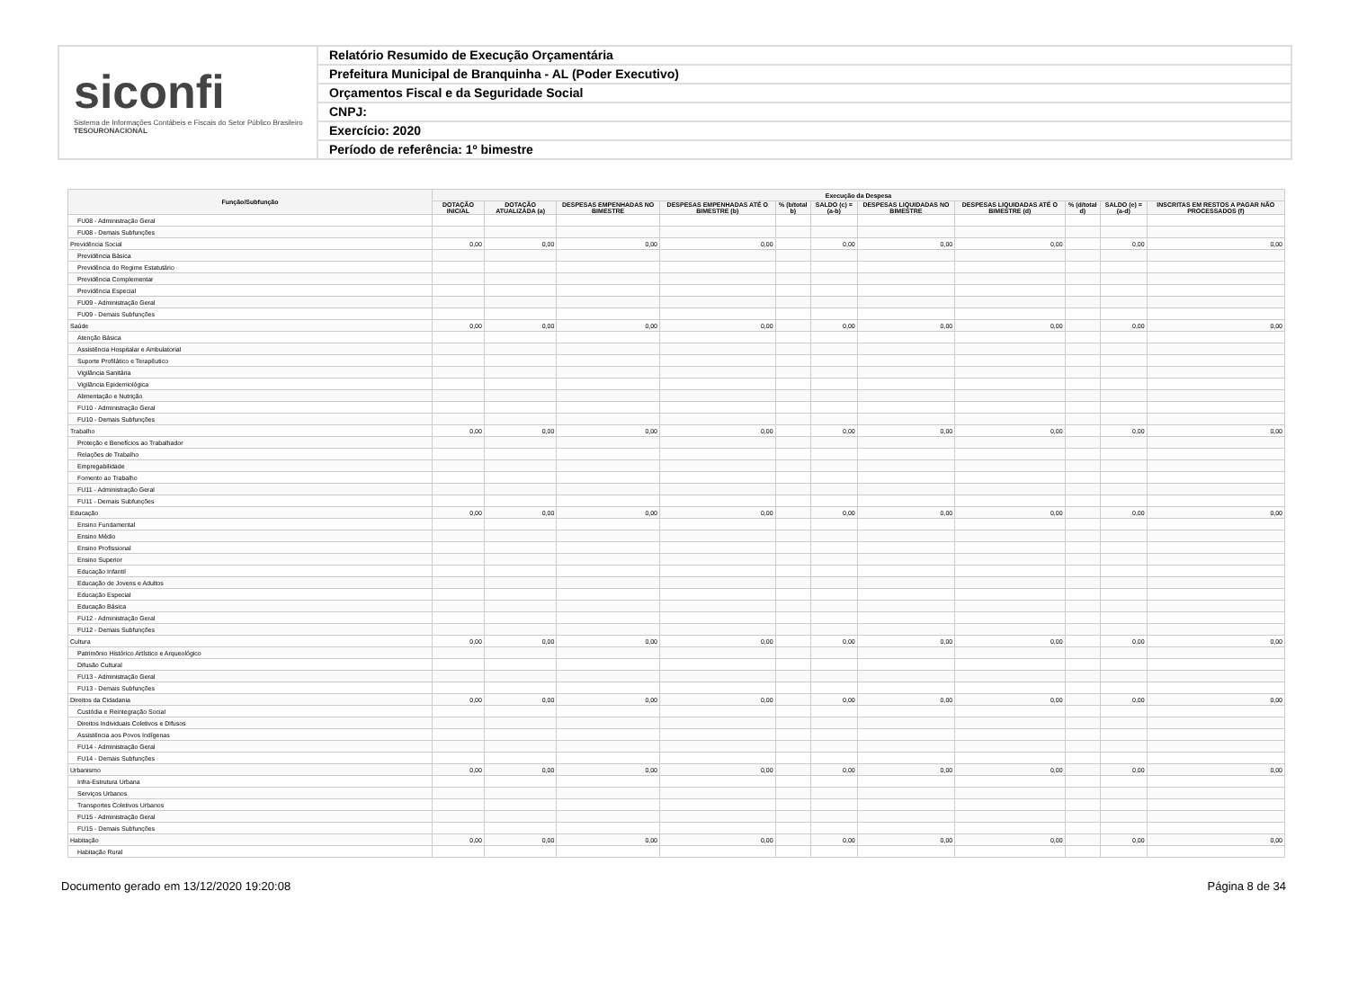siconfi
Sistema de Informações Contábeis e Fiscais do Setor Público Brasileiro
TESOURONACIONAL
Relatório Resumido de Execução Orçamentária
Prefeitura Municipal de Branquinha - AL (Poder Executivo)
Orçamentos Fiscal e da Seguridade Social
CNPJ:
Exercício: 2020
Período de referência: 1º bimestre
| Função/Subfunção | Execução da Despesa | | | | | | | | | | |
| --- | --- | --- | --- | --- | --- | --- | --- | --- | --- | --- | --- |
| | DOTAÇÃO INICIAL | DOTAÇÃO ATUALIZADA (a) | DESPESAS EMPENHADAS NO BIMESTRE | DESPESAS EMPENHADAS ATÉ O BIMESTRE (b) | % (b/total b) | SALDO (c) = (a-b) | DESPESAS LIQUIDADAS NO BIMESTRE | DESPESAS LIQUIDADAS ATÉ O BIMESTRE (d) | % (d/total d) | SALDO (e) = (a-d) | INSCRITAS EM RESTOS A PAGAR NÃO PROCESSADOS (f) |
| FU08 - Administração Geral | | | | | | | | | | | |
| FU08 - Demais Subfunções | | | | | | | | | | | |
| Previdência Social | 0,00 | 0,00 | 0,00 | 0,00 | | 0,00 | 0,00 | 0,00 | | 0,00 | 0,00 |
| Previdência Básica | | | | | | | | | | | |
| Previdência do Regime Estatutário | | | | | | | | | | | |
| Previdência Complementar | | | | | | | | | | | |
| Previdência Especial | | | | | | | | | | | |
| FU09 - Administração Geral | | | | | | | | | | | |
| FU09 - Demais Subfunções | | | | | | | | | | | |
| Saúde | 0,00 | 0,00 | 0,00 | 0,00 | | 0,00 | 0,00 | 0,00 | | 0,00 | 0,00 |
| Atenção Básica | | | | | | | | | | | |
| Assistência Hospitalar e Ambulatorial | | | | | | | | | | | |
| Suporte Profilático e Terapêutico | | | | | | | | | | | |
| Vigilância Sanitária | | | | | | | | | | | |
| Vigilância Epidemiológica | | | | | | | | | | | |
| Alimentação e Nutrição | | | | | | | | | | | |
| FU10 - Administração Geral | | | | | | | | | | | |
| FU10 - Demais Subfunções | | | | | | | | | | | |
| Trabalho | 0,00 | 0,00 | 0,00 | 0,00 | | 0,00 | 0,00 | 0,00 | | 0,00 | 0,00 |
| Proteção e Benefícios ao Trabalhador | | | | | | | | | | | |
| Relações de Trabalho | | | | | | | | | | | |
| Empregabilidade | | | | | | | | | | | |
| Fomento ao Trabalho | | | | | | | | | | | |
| FU11 - Administração Geral | | | | | | | | | | | |
| FU11 - Demais Subfunções | | | | | | | | | | | |
| Educação | 0,00 | 0,00 | 0,00 | 0,00 | | 0,00 | 0,00 | 0,00 | | 0,00 | 0,00 |
| Ensino Fundamental | | | | | | | | | | | |
| Ensino Médio | | | | | | | | | | | |
| Ensino Profissional | | | | | | | | | | | |
| Ensino Superior | | | | | | | | | | | |
| Educação Infantil | | | | | | | | | | | |
| Educação de Jovens e Adultos | | | | | | | | | | | |
| Educação Especial | | | | | | | | | | | |
| Educação Básica | | | | | | | | | | | |
| FU12 - Administração Geral | | | | | | | | | | | |
| FU12 - Demais Subfunções | | | | | | | | | | | |
| Cultura | 0,00 | 0,00 | 0,00 | 0,00 | | 0,00 | 0,00 | 0,00 | | 0,00 | 0,00 |
| Patrimônio Histórico Artístico e Arqueológico | | | | | | | | | | | |
| Difusão Cultural | | | | | | | | | | | |
| FU13 - Administração Geral | | | | | | | | | | | |
| FU13 - Demais Subfunções | | | | | | | | | | | |
| Direitos da Cidadania | 0,00 | 0,00 | 0,00 | 0,00 | | 0,00 | 0,00 | 0,00 | | 0,00 | 0,00 |
| Custódia e Reintegração Social | | | | | | | | | | | |
| Direitos Individuais Coletivos e Difusos | | | | | | | | | | | |
| Assistência aos Povos Indígenas | | | | | | | | | | | |
| FU14 - Administração Geral | | | | | | | | | | | |
| FU14 - Demais Subfunções | | | | | | | | | | | |
| Urbanismo | 0,00 | 0,00 | 0,00 | 0,00 | | 0,00 | 0,00 | 0,00 | | 0,00 | 0,00 |
| Infra-Estrutura Urbana | | | | | | | | | | | |
| Serviços Urbanos | | | | | | | | | | | |
| Transportes Coletivos Urbanos | | | | | | | | | | | |
| FU15 - Administração Geral | | | | | | | | | | | |
| FU15 - Demais Subfunções | | | | | | | | | | | |
| Habitação | 0,00 | 0,00 | 0,00 | 0,00 | | 0,00 | 0,00 | 0,00 | | 0,00 | 0,00 |
| Habitação Rural | | | | | | | | | | | |
Documento gerado em 13/12/2020 19:20:08 Página 8 de 34